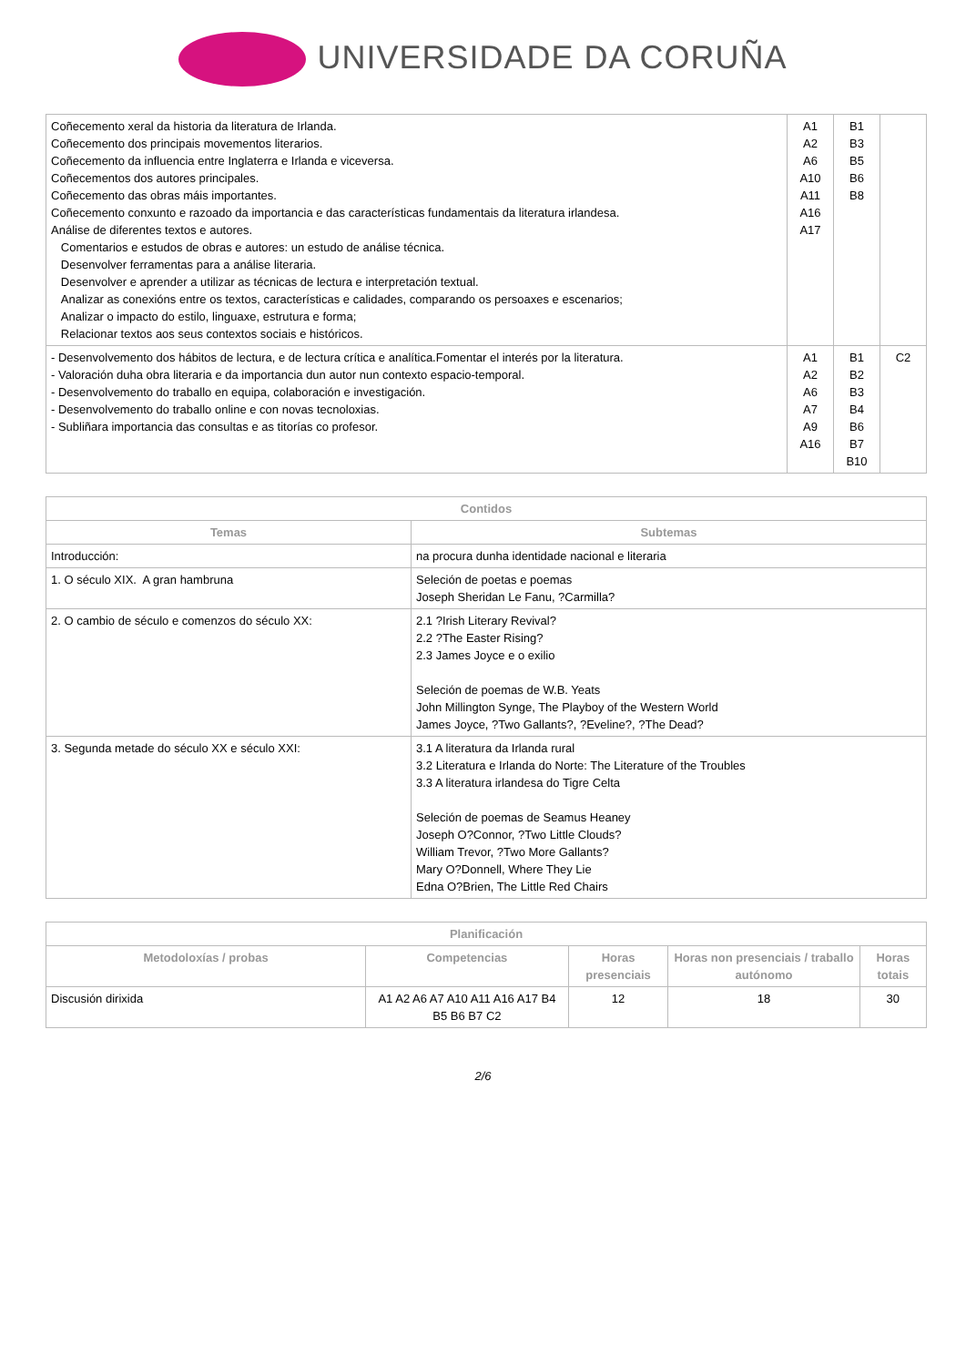UNIVERSIDADE DA CORUÑA
| Coñecemento xeral da historia da literatura de Irlanda. Coñecemento dos principais movementos literarios. Coñecemento da influencia entre Inglaterra e Irlanda e viceversa. Coñecementos dos autores principales. Coñecemento das obras máis importantes. Coñecemento conxunto e razoado da importancia e das características fundamentais da literatura irlandesa. Análise de diferentes textos e autores. Comentarios e estudos de obras e autores: un estudo de análise técnica. Desenvolver ferramentas para a análise literaria. Desenvolver e aprender a utilizar as técnicas de lectura e interpretación textual. Analizar as conexións entre os textos, características e calidades, comparando os persoaxes e escenarios; Analizar o impacto do estilo, linguaxe, estrutura e forma; Relacionar textos aos seus contextos sociais e históricos. | A1 A2 A6 A10 A11 A16 A17 | B1 B3 B5 B6 B8 | |
| - Desenvolvemento dos hábitos de lectura, e de lectura crítica e analítica.Fomentar el interés por la literatura. - Valoración duha obra literaria e da importancia dun autor nun contexto espacio-temporal. - Desenvolvemento do traballo en equipa, colaboración e investigación. - Desenvolvemento do traballo online e con novas tecnoloxias. - Subliñara importancia das consultas e as titorías co profesor. | A1 A2 A6 A7 A9 A16 | B1 B2 B3 B4 B6 B7 B10 | C2 |
| Contidos | |
| --- | --- |
| Temas | Subtemas |
| Introducción: | na procura dunha identidade nacional e literaria |
| 1. O século XIX. A gran hambruna | Seleción de poetas e poemas Joseph Sheridan Le Fanu, ?Carmilla? |
| 2. O cambio de século e comenzos do século XX: | 2.1 ?Irish Literary Revival? 2.2 ?The Easter Rising? 2.3 James Joyce e o exilio Seleción de poemas de W.B. Yeats John Millington Synge, The Playboy of the Western World James Joyce, ?Two Gallants?, ?Eveline?, ?The Dead? |
| 3. Segunda metade do século XX e século XXI: | 3.1 A literatura da Irlanda rural 3.2 Literatura e Irlanda do Norte: The Literature of the Troubles 3.3 A literatura irlandesa do Tigre Celta Seleción de poemas de Seamus Heaney Joseph O?Connor, ?Two Little Clouds? William Trevor, ?Two More Gallants? Mary O?Donnell, Where They Lie Edna O?Brien, The Little Red Chairs |
| Planificación | | | | |
| --- | --- | --- | --- | --- |
| Metodoloxías / probas | Competencias | Horas presenciais | Horas non presenciais / traballo autónomo | Horas totais |
| Discusión dirixida | A1 A2 A6 A7 A10 A11 A16 A17 B4 B5 B6 B7 C2 | 12 | 18 | 30 |
2/6